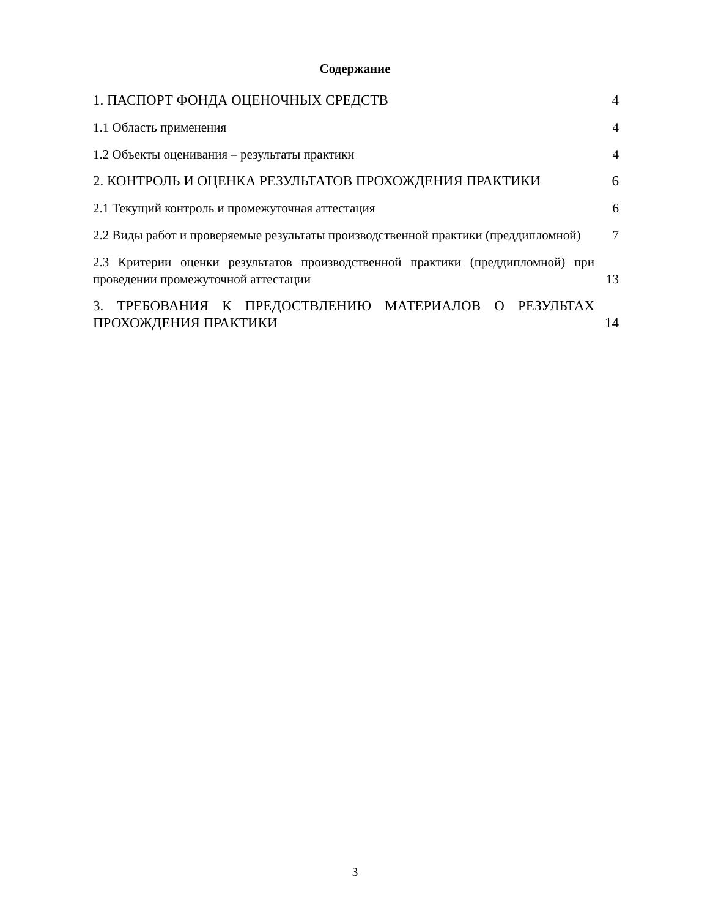Содержание
1. ПАСПОРТ ФОНДА ОЦЕНОЧНЫХ СРЕДСТВ
4
1.1 Область применения
4
1.2 Объекты оценивания – результаты практики
4
2. КОНТРОЛЬ И ОЦЕНКА РЕЗУЛЬТАТОВ ПРОХОЖДЕНИЯ ПРАКТИКИ
6
2.1 Текущий контроль и промежуточная аттестация
6
2.2 Виды работ и проверяемые результаты производственной практики (преддипломной)
7
2.3 Критерии оценки результатов производственной практики (преддипломной) при проведении промежуточной аттестации
13
3. ТРЕБОВАНИЯ К ПРЕДОСТВЛЕНИЮ МАТЕРИАЛОВ О РЕЗУЛЬТАХ ПРОХОЖДЕНИЯ ПРАКТИКИ
14
3